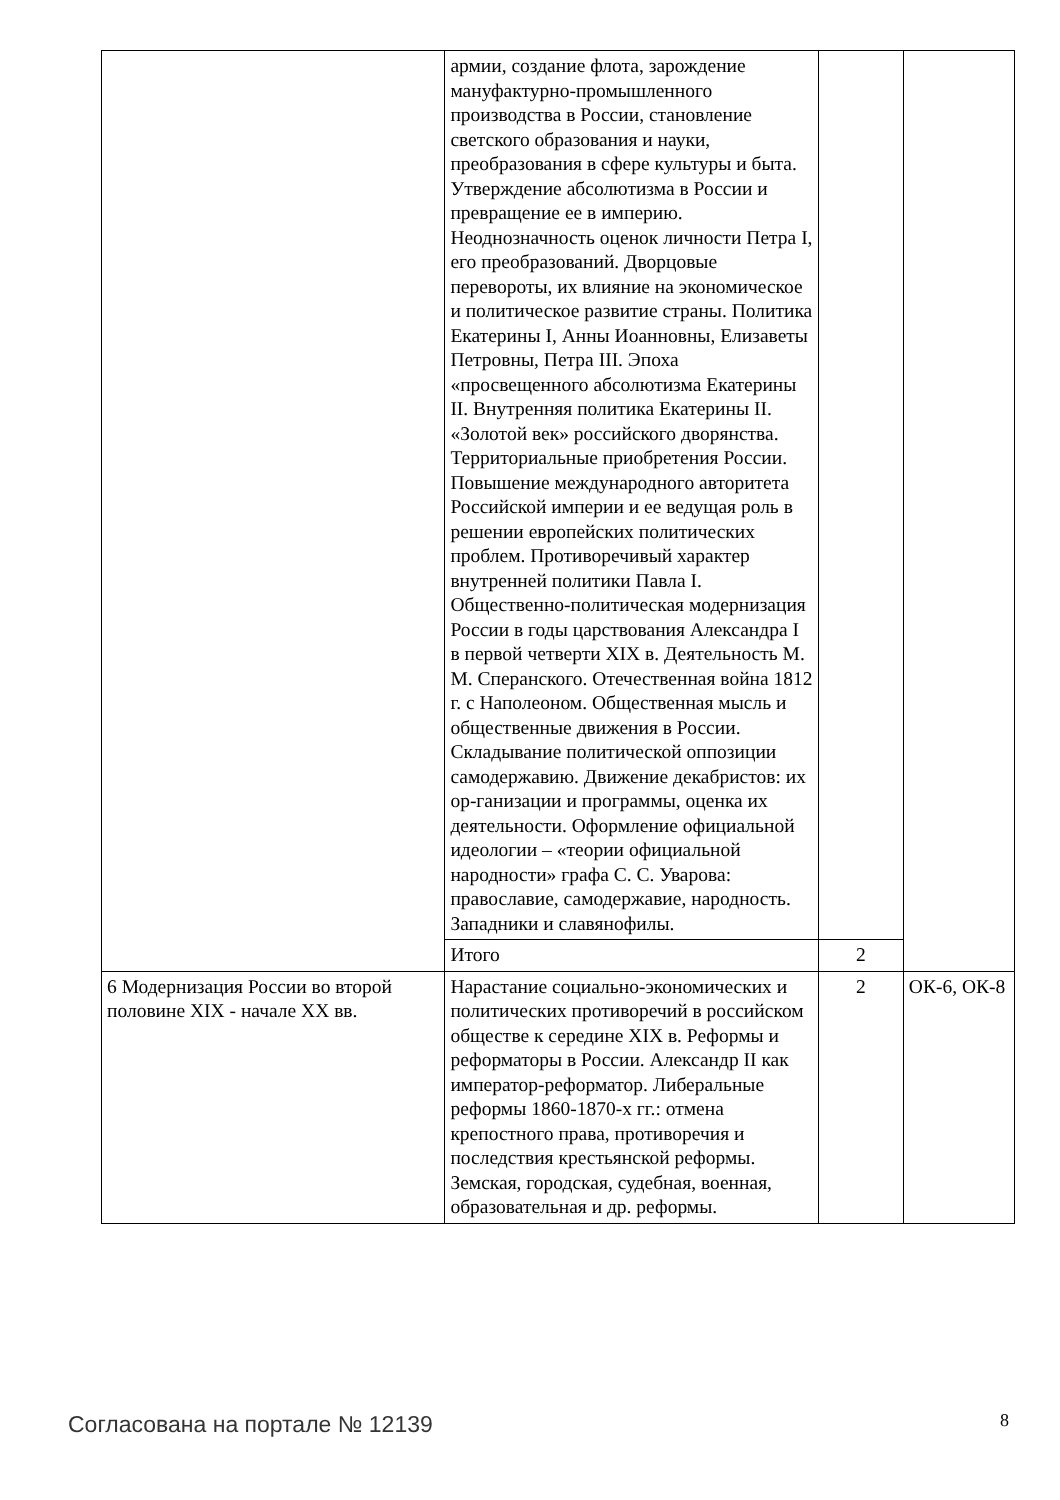| | армии, создание флота, зарождение мануфактурно-промышленного производства в России, становление светского образования и науки, преобразования в сфере культуры и быта. Утверждение абсолютизма в России и превращение ее в империю. Неоднозначность оценок личности Петра I, его преобразований. Дворцовые перевороты, их влияние на экономическое и политическое развитие страны. Политика Екатерины I, Анны Иоанновны, Елизаветы Петровны, Петра III. Эпоха «просвещенного абсолютизма Екатерины II. Внутренняя политика Екатерины II. «Золотой век» российского дворянства. Территориальные приобретения России. Повышение международного авторитета Российской империи и ее ведущая роль в решении европейских политических проблем. Противоречивый характер внутренней политики Павла I. Общественно-политическая модернизация России в годы царствования Александра I в первой четверти XIX в. Деятельность М. М. Сперанского. Отечественная война 1812 г. с Наполеоном. Общественная мысль и общественные движения в России. Складывание политической оппозиции самодержавию. Движение декабристов: их ор-ганизации и программы, оценка их деятельности. Оформление официальной идеологии – «теории официальной народности» графа С. С. Уварова: православие, самодержавие, народность. Западники и славянофилы. | | |
| | Итого | 2 | |
| 6 Модернизация России во второй половине XIX - начале XX вв. | Нарастание социально-экономических и политических противоречий в российском обществе к середине XIX в. Реформы и реформаторы в России. Александр II как император-реформатор. Либеральные реформы 1860-1870-х гг.: отмена крепостного права, противоречия и последствия крестьянской реформы. Земская, городская, судебная, военная, образовательная и др. реформы. | 2 | ОК-6, ОК-8 |
Согласована на портале № 12139 8